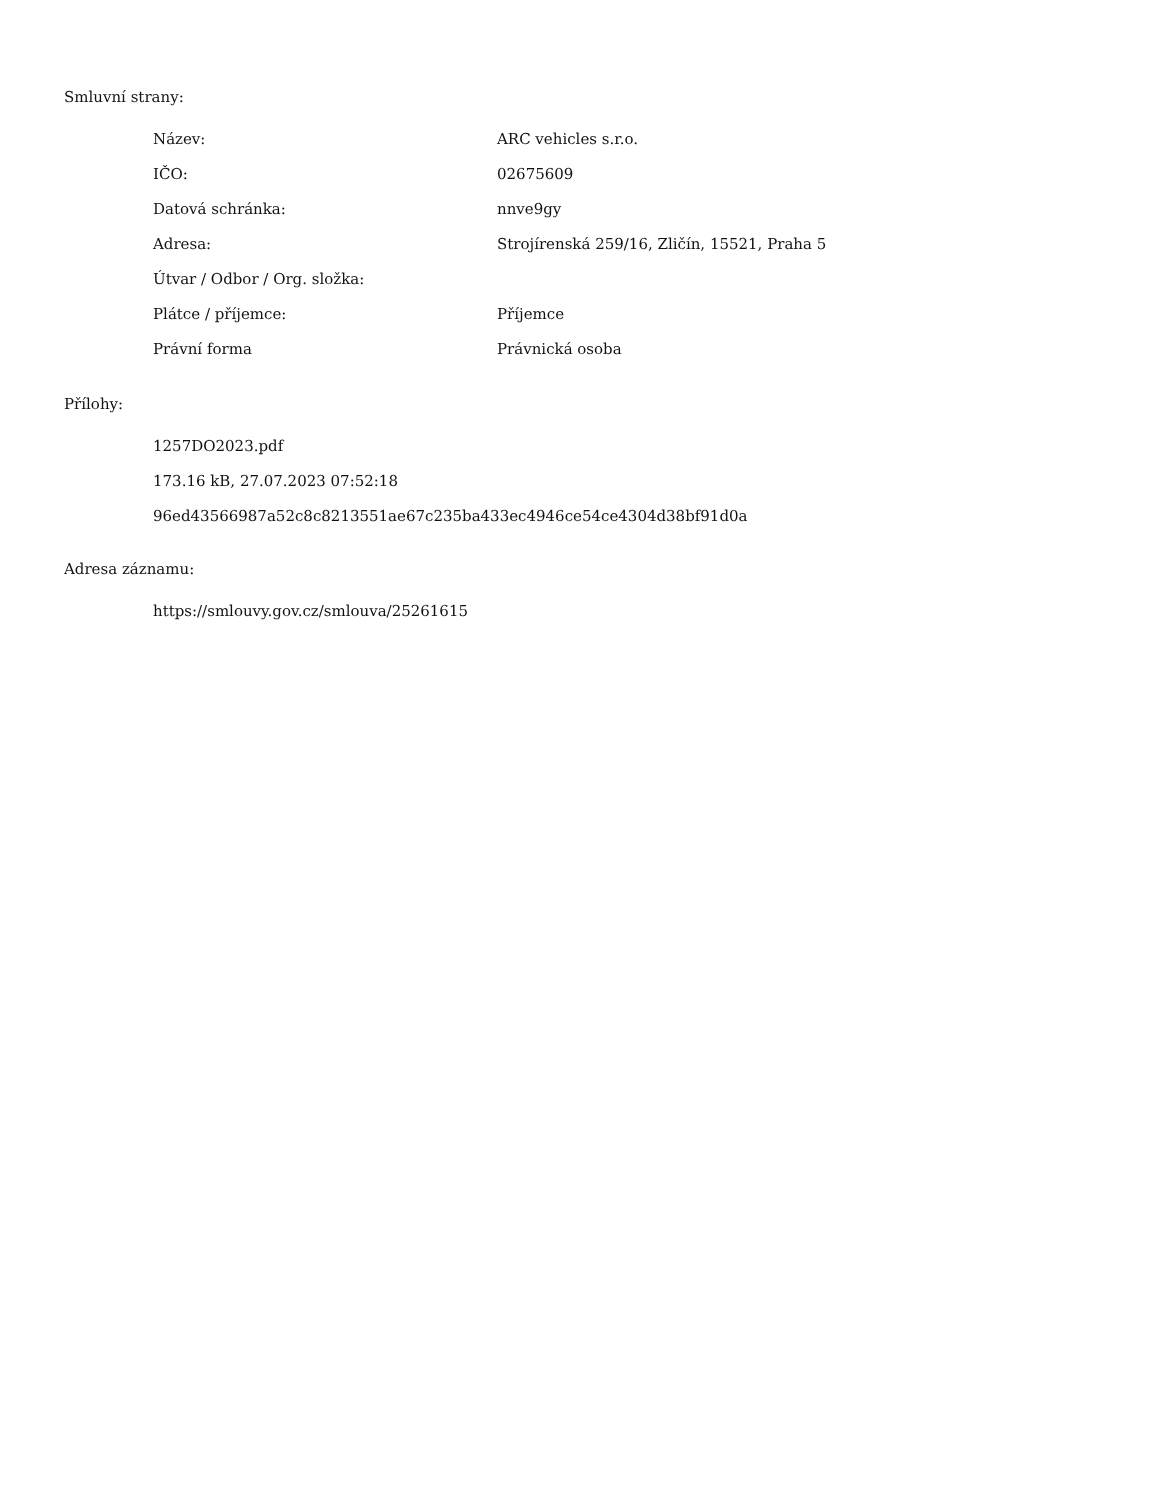Smluvní strany:
| Název: | ARC vehicles s.r.o. |
| IČO: | 02675609 |
| Datová schránka: | nnve9gy |
| Adresa: | Strojírenská 259/16, Zličín, 15521, Praha 5 |
| Útvar / Odbor / Org. složka: | |
| Plátce / příjemce: | Příjemce |
| Právní forma | Právnická osoba |
Přílohy:
1257DO2023.pdf
173.16 kB, 27.07.2023 07:52:18
96ed43566987a52c8c8213551ae67c235ba433ec4946ce54ce4304d38bf91d0a
Adresa záznamu:
https://smlouvy.gov.cz/smlouva/25261615